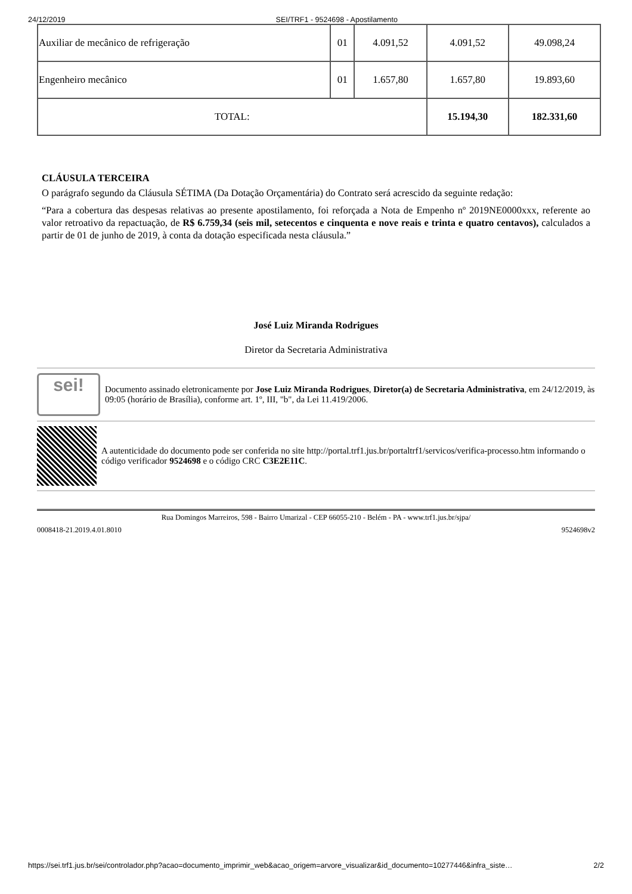24/12/2019 SEI/TRF1 - 9524698 - Apostilamento
| Auxiliar de mecânico de refrigeração | 01 | 4.091,52 | 4.091,52 | 49.098,24 |
| Engenheiro mecânico | 01 | 1.657,80 | 1.657,80 | 19.893,60 |
| TOTAL: | | | 15.194,30 | 182.331,60 |
CLÁUSULA TERCEIRA
O parágrafo segundo da Cláusula SÉTIMA (Da Dotação Orçamentária) do Contrato será acrescido da seguinte redação:
“Para a cobertura das despesas relativas ao presente apostilamento, foi reforçada a Nota de Empenho nº 2019NE0000xxx, referente ao valor retroativo da repactuação, de R$ 6.759,34 (seis mil, setecentos e cinquenta e nove reais e trinta e quatro centavos), calculados a partir de 01 de junho de 2019, à conta da dotação especificada nesta cláusula.”
José Luiz Miranda Rodrigues
Diretor da Secretaria Administrativa
sei!
Documento assinado eletronicamente por Jose Luiz Miranda Rodrigues, Diretor(a) de Secretaria Administrativa, em 24/12/2019, às 09:05 (horário de Brasília), conforme art. 1º, III, "b", da Lei 11.419/2006.
A autenticidade do documento pode ser conferida no site http://portal.trf1.jus.br/portaltrf1/servicos/verifica-processo.htm informando o código verificador 9524698 e o código CRC C3E2E11C.
Rua Domingos Marreiros, 598 - Bairro Umarizal - CEP 66055-210 - Belém - PA - www.trf1.jus.br/sjpa/
0008418-21.2019.4.01.8010 9524698v2
https://sei.trf1.jus.br/sei/controlador.php?acao=documento_imprimir_web&acao_origem=arvore_visualizar&id_documento=10277446&infra_siste… 2/2